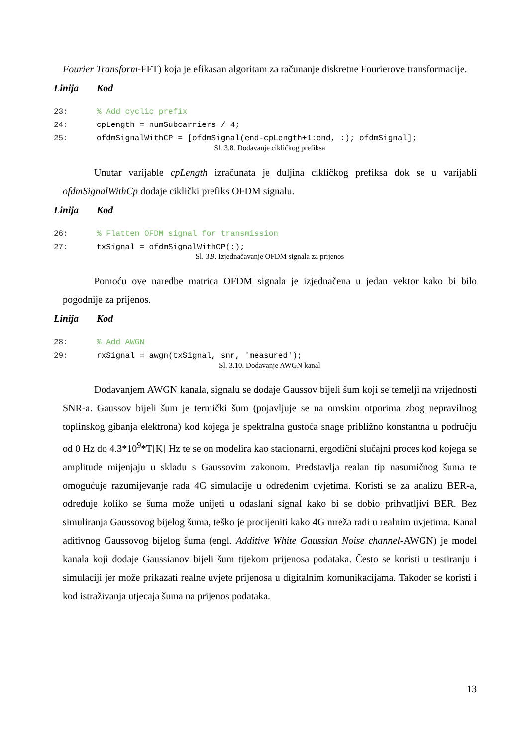Fourier Transform-FFT) koja je efikasan algoritam za računanje diskretne Fourierove transformacije.
Linija Kod
| 23: | % Add cyclic prefix |
| 24: | cpLength = numSubcarriers / 4; |
| 25: | ofdmSignalWithCP = [ofdmSignal(end-cpLength+1:end, :); ofdmSignal]; |
Sl. 3.8. Dodavanje cikličkog prefiksa
Unutar varijable cpLength izračunata je duljina cikličkog prefiksa dok se u varijabli ofdmSignalWithCp dodaje ciklički prefiks OFDM signalu.
Linija Kod
| 26: | % Flatten OFDM signal for transmission |
| 27: | txSignal = ofdmSignalWithCP(:); |
Sl. 3.9. Izjednačavanje OFDM signala za prijenos
Pomoću ove naredbe matrica OFDM signala je izjednačena u jedan vektor kako bi bilo pogodnije za prijenos.
Linija Kod
| 28: | % Add AWGN |
| 29: | rxSignal = awgn(txSignal, snr, 'measured'); |
Sl. 3.10. Dodavanje AWGN kanal
Dodavanjem AWGN kanala, signalu se dodaje Gaussov bijeli šum koji se temelji na vrijednosti SNR-a. Gaussov bijeli šum je termički šum (pojavljuje se na omskim otporima zbog nepravilnog toplinskog gibanja elektrona) kod kojega je spektralna gustoća snage približno konstantna u području od 0 Hz do 4.3*10<sup>9</sup>*T[K] Hz te se on modelira kao stacionarni, ergodični slučajni proces kod kojega se amplitude mijenjaju u skladu s Gaussovim zakonom. Predstavlja realan tip nasumičnog šuma te omogućuje razumijevanje rada 4G simulacije u određenim uvjetima. Koristi se za analizu BER-a, određuje koliko se šuma može unijeti u odaslani signal kako bi se dobio prihvatljivi BER. Bez simuliranja Gaussovog bijelog šuma, teško je procijeniti kako 4G mreža radi u realnim uvjetima. Kanal aditivnog Gaussovog bijelog šuma (engl. Additive White Gaussian Noise channel-AWGN) je model kanala koji dodaje Gaussianov bijeli šum tijekom prijenosa podataka. Često se koristi u testiranju i simulaciji jer može prikazati realne uvjete prijenosa u digitalnim komunikacijama. Također se koristi i kod istraživanja utjecaja šuma na prijenos podataka.
13